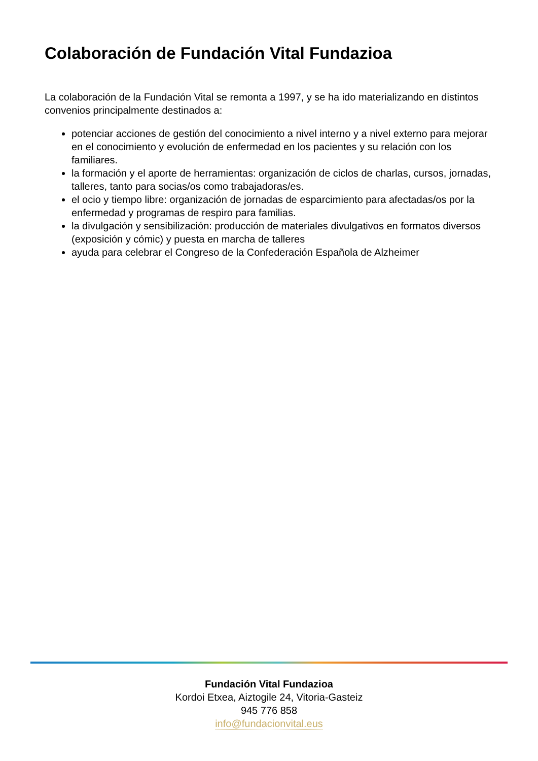Colaboración de Fundación Vital Fundazioa
La colaboración de la Fundación Vital se remonta a 1997, y se ha ido materializando en distintos convenios principalmente destinados a:
potenciar acciones de gestión del conocimiento a nivel interno y a nivel externo para mejorar en el conocimiento y evolución de enfermedad en los pacientes y su relación con los familiares.
la formación y el aporte de herramientas: organización de ciclos de charlas, cursos, jornadas, talleres, tanto para socias/os como trabajadoras/es.
el ocio y tiempo libre: organización de jornadas de esparcimiento para afectadas/os por la enfermedad y programas de respiro para familias.
la divulgación y sensibilización: producción de materiales divulgativos en formatos diversos (exposición y cómic) y puesta en marcha de talleres
ayuda para celebrar el Congreso de la Confederación Española de Alzheimer
Fundación Vital Fundazioa
Kordoi Etxea, Aiztogile 24, Vitoria-Gasteiz
945 776 858
info@fundacionvital.eus